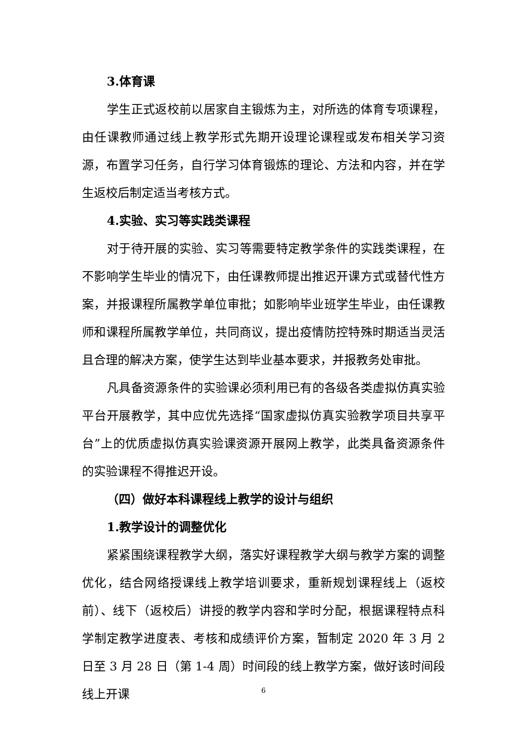3.体育课
学生正式返校前以居家自主锻炼为主，对所选的体育专项课程，由任课教师通过线上教学形式先期开设理论课程或发布相关学习资源，布置学习任务，自行学习体育锻炼的理论、方法和内容，并在学生返校后制定适当考核方式。
4.实验、实习等实践类课程
对于待开展的实验、实习等需要特定教学条件的实践类课程，在不影响学生毕业的情况下，由任课教师提出推迟开课方式或替代性方案，并报课程所属教学单位审批；如影响毕业班学生毕业，由任课教师和课程所属教学单位，共同商议，提出疫情防控特殊时期适当灵活且合理的解决方案，使学生达到毕业基本要求，并报教务处审批。
凡具备资源条件的实验课必须利用已有的各级各类虚拟仿真实验平台开展教学，其中应优先选择“国家虚拟仿真实验教学项目共享平台”上的优质虚拟仿真实验课资源开展网上教学，此类具备资源条件的实验课程不得推迟开设。
（四）做好本科课程线上教学的设计与组织
1.教学设计的调整优化
紧紧围绕课程教学大纲，落实好课程教学大纲与教学方案的调整优化，结合网络授课线上教学培训要求，重新规划课程线上（返校前）、线下（返校后）讲授的教学内容和学时分配，根据课程特点科学制定教学进度表、考核和成绩评价方案，暂制定 2020 年 3 月 2 日至 3 月 28 日（第 1-4 周）时间段的线上教学方案，做好该时间段线上开课
6